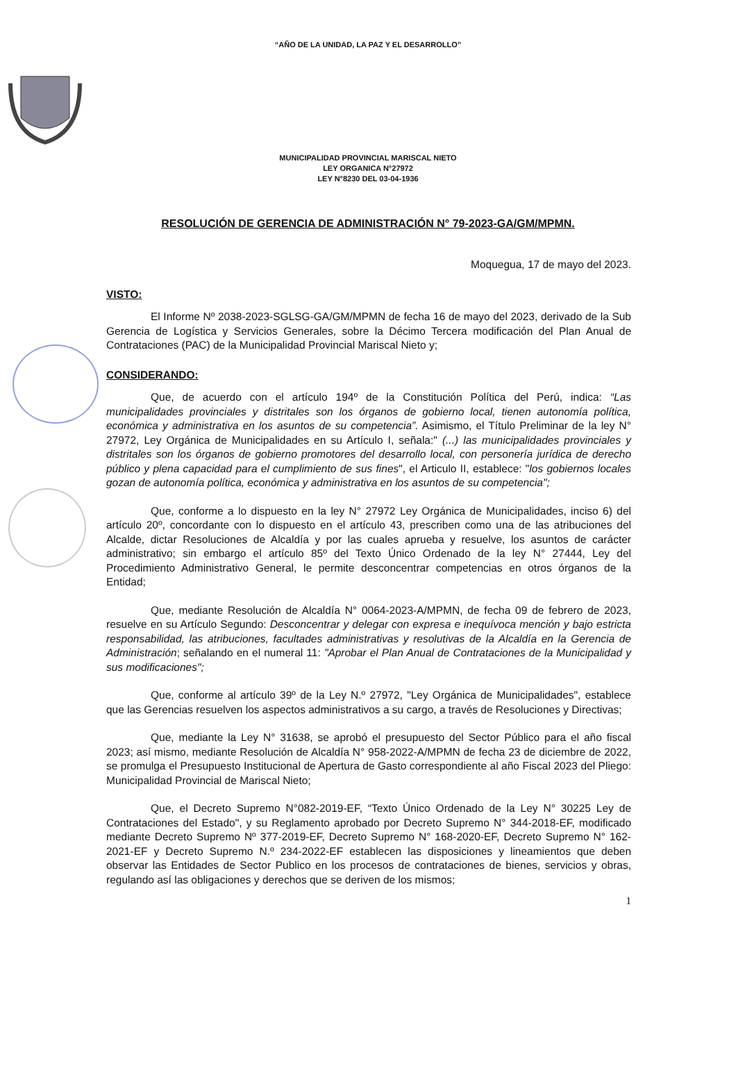“AÑO DE LA UNIDAD, LA PAZ Y EL DESARROLLO”
MUNICIPALIDAD PROVINCIAL MARISCAL NIETO
LEY ORGANICA N°27972
LEY N°8230 DEL 03-04-1936
RESOLUCIÓN DE GERENCIA DE ADMINISTRACIÓN N° 79-2023-GA/GM/MPMN.
Moquegua, 17 de mayo del 2023.
VISTO:
El Informe Nº 2038-2023-SGLSG-GA/GM/MPMN de fecha 16 de mayo del 2023, derivado de la Sub Gerencia de Logística y Servicios Generales, sobre la Décimo Tercera modificación del Plan Anual de Contrataciones (PAC) de la Municipalidad Provincial Mariscal Nieto y;
CONSIDERANDO:
Que, de acuerdo con el artículo 194º de la Constitución Política del Perú, indica: “Las municipalidades provinciales y distritales son los órganos de gobierno local, tienen autonomía política, económica y administrativa en los asuntos de su competencia”. Asimismo, el Título Preliminar de la ley N° 27972, Ley Orgánica de Municipalidades en su Artículo I, señala:" (...) las municipalidades provinciales y distritales son los órganos de gobierno promotores del desarrollo local, con personería jurídica de derecho público y plena capacidad para el cumplimiento de sus fines", el Articulo II, establece: "los gobiernos locales gozan de autonomía política, económica y administrativa en los asuntos de su competencia";
Que, conforme a lo dispuesto en la ley N° 27972 Ley Orgánica de Municipalidades, inciso 6) del artículo 20º, concordante con lo dispuesto en el artículo 43, prescriben como una de las atribuciones del Alcalde, dictar Resoluciones de Alcaldía y por las cuales aprueba y resuelve, los asuntos de carácter administrativo; sin embargo el artículo 85º del Texto Único Ordenado de la ley N° 27444, Ley del Procedimiento Administrativo General, le permite desconcentrar competencias en otros órganos de la Entidad;
Que, mediante Resolución de Alcaldía N° 0064-2023-A/MPMN, de fecha 09 de febrero de 2023, resuelve en su Artículo Segundo: Desconcentrar y delegar con expresa e inequívoca mención y bajo estricta responsabilidad, las atribuciones, facultades administrativas y resolutivas de la Alcaldía en la Gerencia de Administración; señalando en el numeral 11: "Aprobar el Plan Anual de Contrataciones de la Municipalidad y sus modificaciones";
Que, conforme al artículo 39º de la Ley N.º 27972, "Ley Orgánica de Municipalidades", establece que las Gerencias resuelven los aspectos administrativos a su cargo, a través de Resoluciones y Directivas;
Que, mediante la Ley N° 31638, se aprobó el presupuesto del Sector Público para el año fiscal 2023; así mismo, mediante Resolución de Alcaldía N° 958-2022-A/MPMN de fecha 23 de diciembre de 2022, se promulga el Presupuesto Institucional de Apertura de Gasto correspondiente al año Fiscal 2023 del Pliego: Municipalidad Provincial de Mariscal Nieto;
Que, el Decreto Supremo N°082-2019-EF, “Texto Único Ordenado de la Ley N° 30225 Ley de Contrataciones del Estado", y su Reglamento aprobado por Decreto Supremo N° 344-2018-EF, modificado mediante Decreto Supremo Nº 377-2019-EF, Decreto Supremo N° 168-2020-EF, Decreto Supremo N° 162-2021-EF y Decreto Supremo N.º 234-2022-EF establecen las disposiciones y lineamientos que deben observar las Entidades de Sector Publico en los procesos de contrataciones de bienes, servicios y obras, regulando así las obligaciones y derechos que se deriven de los mismos;
1